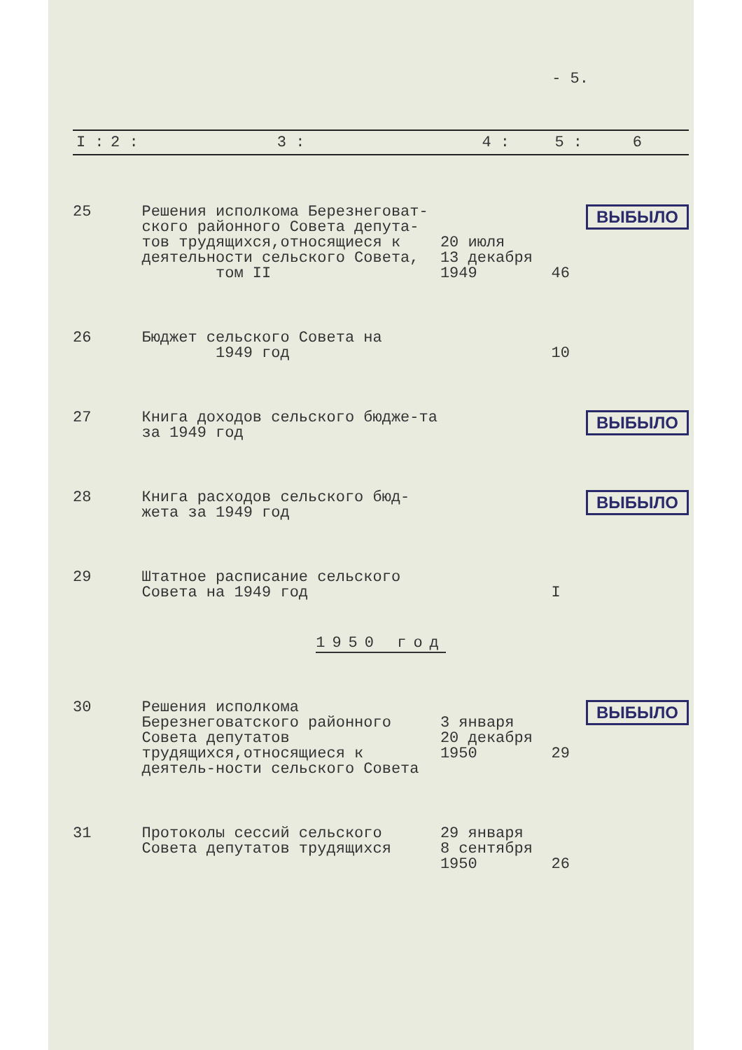- 5.
| I : | 2 : | 3 : | 4 : | 5 : | 6 |
| --- | --- | --- | --- | --- | --- |
| 25 | | Решения исполкома Березнеговат-ского районного Совета депута-тов трудящихся,относящиеся к деятельности сельского Совета, том II | 20 июля 13 декабря 1949 | 46 | ВЫБЫЛО |
| 26 | | Бюджет сельского Совета на 1949 год | | 10 | |
| 27 | | Книга доходов сельского бюдже-та за 1949 год | | | ВЫБЫЛО |
| 28 | | Книга расходов сельского бюд-жета за 1949 год | | | ВЫБЫЛО |
| 29 | | Штатное расписание сельского Совета на 1949 год | | I | |
| 1950 год | | | | | |
| 30 | | Решения исполкома Березнеговатского районного Совета депутатов трудящихся,относящиеся к деятель-ности сельского Совета | 3 января 20 декабря 1950 | 29 | ВЫБЫЛО |
| 31 | | Протоколы сессий сельского Совета депутатов трудящихся | 29 января 8 сентября 1950 | 26 | |